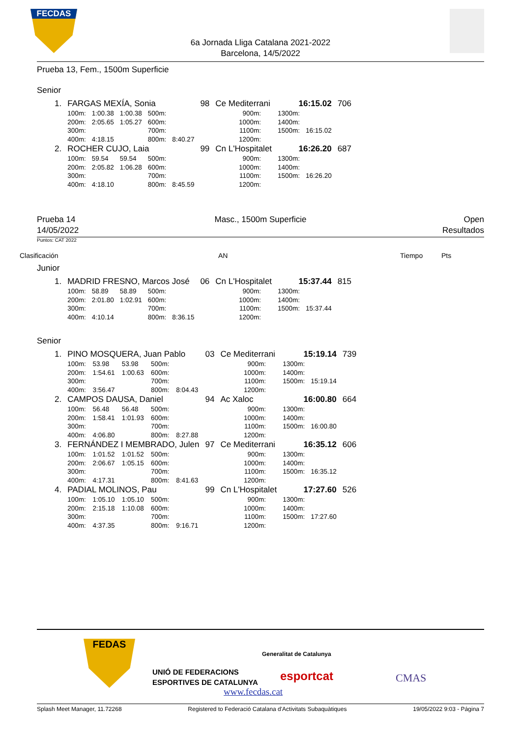FECDAS
6a Jornada Lliga Catalana 2021-2022
Barcelona, 14/5/2022
Prueba 13, Fem., 1500m Superficie
Senior
| 1. | FARGAS MEXÍA, Sonia | | | | | 98 | Ce Mediterrani | | 16:15.02 | | 706 |
| | 100m: | 1:00.38 | 1:00.38 | 500m: | | | 900m: | | 1300m: | | |
| | 200m: | 2:05.65 | 1:05.27 | 600m: | | | 1000m: | | 1400m: | | |
| | 300m: | | | 700m: | | | 1100m: | | 1500m: | 16:15.02 | |
| | 400m: | 4:18.15 | | 800m: | 8:40.27 | | 1200m: | | | | |
| 2. | ROCHER CUJO, Laia | | | | | 99 | Cn L'Hospitalet | | 16:26.20 | | 687 |
| | 100m: | 59.54 | 59.54 | 500m: | | | 900m: | | 1300m: | | |
| | 200m: | 2:05.82 | 1:06.28 | 600m: | | | 1000m: | | 1400m: | | |
| | 300m: | | | 700m: | | | 1100m: | | 1500m: | 16:26.20 | |
| | 400m: | 4:18.10 | | 800m: | 8:45.59 | | 1200m: | | | | |
Prueba 14
14/05/2022
Masc., 1500m Superficie Open
Resultados
Puntos: CAT 2022
Clasificación AN Tiempo Pts
Junior
| 1. | MADRID FRESNO, Marcos José | | | | | 06 | Cn L'Hospitalet | | 15:37.44 | | 815 |
| | 100m: | 58.89 | 58.89 | 500m: | | | 900m: | | 1300m: | | |
| | 200m: | 2:01.80 | 1:02.91 | 600m: | | | 1000m: | | 1400m: | | |
| | 300m: | | | 700m: | | | 1100m: | | 1500m: | 15:37.44 | |
| | 400m: | 4:10.14 | | 800m: | 8:36.15 | | 1200m: | | | | |
Senior
| 1. | PINO MOSQUERA, Juan Pablo | | | | | 03 | Ce Mediterrani | | 15:19.14 | | 739 |
| | 100m: | 53.98 | 53.98 | 500m: | | | 900m: | | 1300m: | | |
| | 200m: | 1:54.61 | 1:00.63 | 600m: | | | 1000m: | | 1400m: | | |
| | 300m: | | | 700m: | | | 1100m: | | 1500m: | 15:19.14 | |
| | 400m: | 3:56.47 | | 800m: | 8:04.43 | | 1200m: | | | | |
| 2. | CAMPOS DAUSA, Daniel | | | | | 94 | Ac Xaloc | | 16:00.80 | | 664 |
| | 100m: | 56.48 | 56.48 | 500m: | | | 900m: | | 1300m: | | |
| | 200m: | 1:58.41 | 1:01.93 | 600m: | | | 1000m: | | 1400m: | | |
| | 300m: | | | 700m: | | | 1100m: | | 1500m: | 16:00.80 | |
| | 400m: | 4:06.80 | | 800m: | 8:27.88 | | 1200m: | | | | |
| 3. | FERNÁNDEZ I MEMBRADO, Julen | | | | | 97 | Ce Mediterrani | | 16:35.12 | | 606 |
| | 100m: | 1:01.52 | 1:01.52 | 500m: | | | 900m: | | 1300m: | | |
| | 200m: | 2:06.67 | 1:05.15 | 600m: | | | 1000m: | | 1400m: | | |
| | 300m: | | | 700m: | | | 1100m: | | 1500m: | 16:35.12 | |
| | 400m: | 4:17.31 | | 800m: | 8:41.63 | | 1200m: | | | | |
| 4. | PADIAL MOLINOS, Pau | | | | | 99 | Cn L'Hospitalet | | 17:27.60 | | 526 |
| | 100m: | 1:05.10 | 1:05.10 | 500m: | | | 900m: | | 1300m: | | |
| | 200m: | 2:15.18 | 1:10.08 | 600m: | | | 1000m: | | 1400m: | | |
| | 300m: | | | 700m: | | | 1100m: | | 1500m: | 17:27.60 | |
| | 400m: | 4:37.35 | | 800m: | 9:16.71 | | 1200m: | | | | |
FEDAS
UNIÓ DE FEDERACIONS
ESPORTIVES DE CATALUNYA
Generalitat de Catalunya
esportcat
www.fecdas.cat
CMAS
Splash Meet Manager, 11.72268 Registered to Federació Catalana d'Activitats Subaquàtiques 19/05/2022 9:03 - Página 7